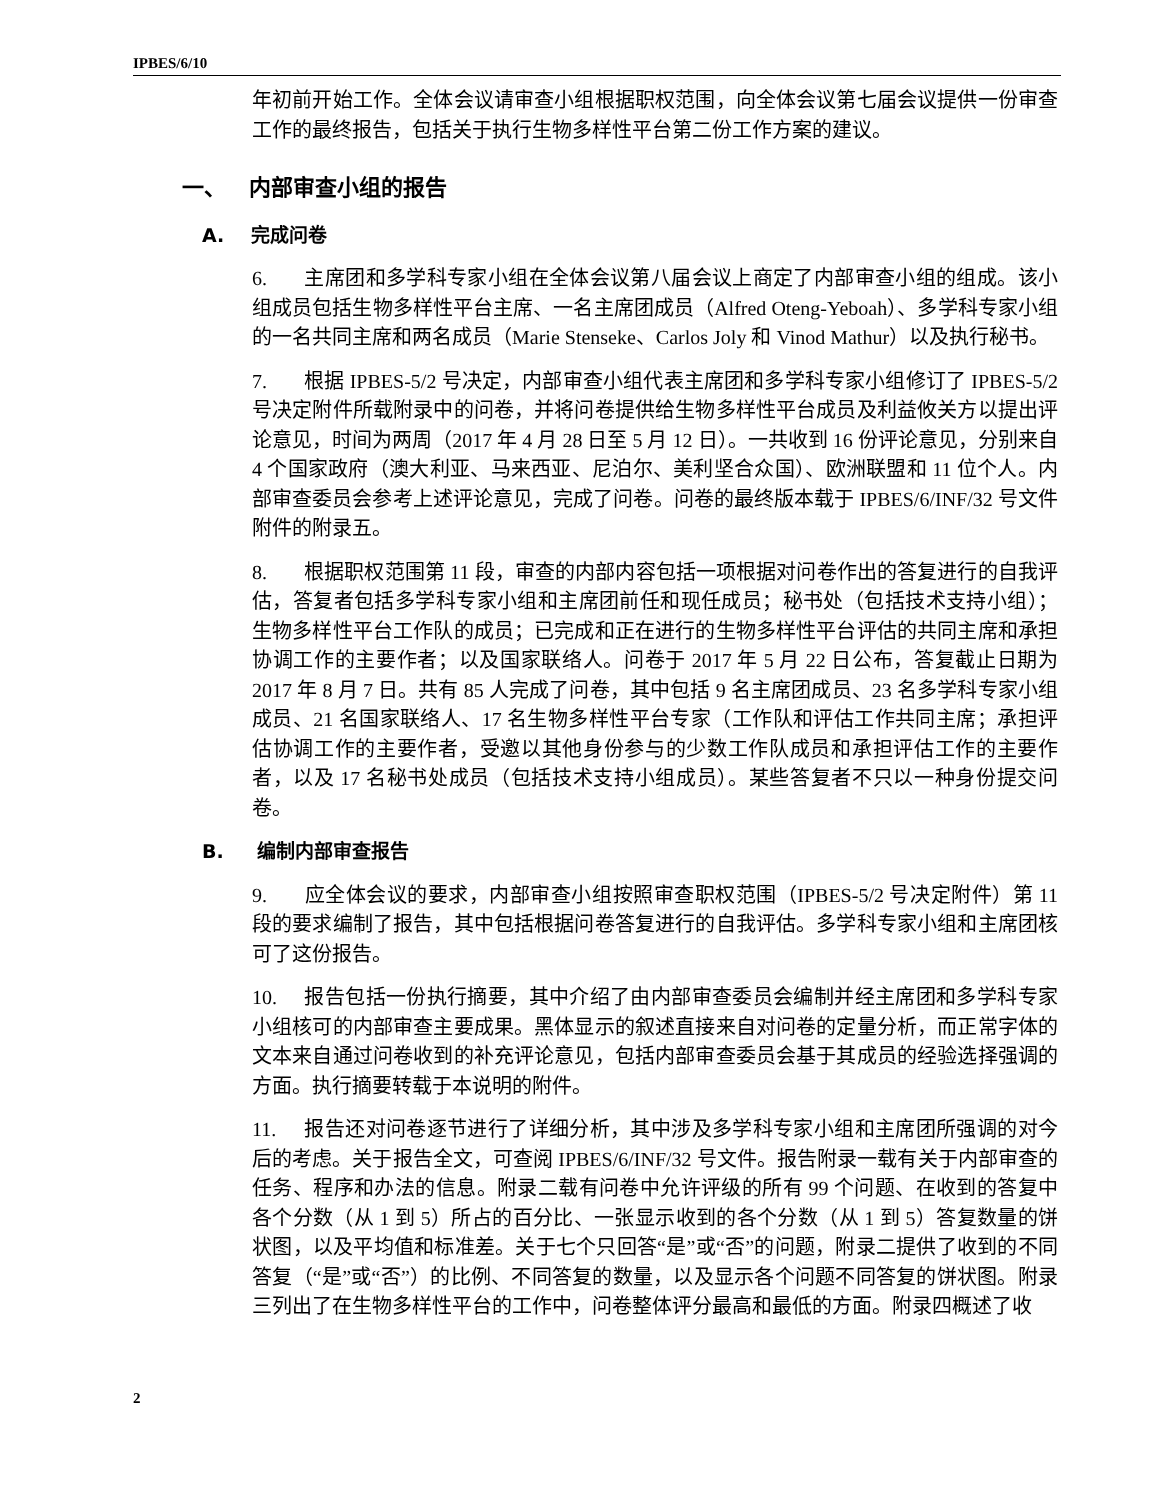IPBES/6/10
年初前开始工作。全体会议请审查小组根据职权范围，向全体会议第七届会议提供一份审查工作的最终报告，包括关于执行生物多样性平台第二份工作方案的建议。
一、 内部审查小组的报告
A. 完成问卷
6. 主席团和多学科专家小组在全体会议第八届会议上商定了内部审查小组的组成。该小组成员包括生物多样性平台主席、一名主席团成员（Alfred Oteng-Yeboah）、多学科专家小组的一名共同主席和两名成员（Marie Stenseke、Carlos Joly 和 Vinod Mathur）以及执行秘书。
7. 根据 IPBES-5/2 号决定，内部审查小组代表主席团和多学科专家小组修订了 IPBES-5/2 号决定附件所载附录中的问卷，并将问卷提供给生物多样性平台成员及利益攸关方以提出评论意见，时间为两周（2017 年 4 月 28 日至 5 月 12 日）。一共收到 16 份评论意见，分别来自 4 个国家政府（澳大利亚、马来西亚、尼泊尔、美利坚合众国）、欧洲联盟和 11 位个人。内部审查委员会参考上述评论意见，完成了问卷。问卷的最终版本载于 IPBES/6/INF/32 号文件附件的附录五。
8. 根据职权范围第 11 段，审查的内部内容包括一项根据对问卷作出的答复进行的自我评估，答复者包括多学科专家小组和主席团前任和现任成员；秘书处（包括技术支持小组）；生物多样性平台工作队的成员；已完成和正在进行的生物多样性平台评估的共同主席和承担协调工作的主要作者；以及国家联络人。问卷于 2017 年 5 月 22 日公布，答复截止日期为 2017 年 8 月 7 日。共有 85 人完成了问卷，其中包括 9 名主席团成员、23 名多学科专家小组成员、21 名国家联络人、17 名生物多样性平台专家（工作队和评估工作共同主席；承担评估协调工作的主要作者，受邀以其他身份参与的少数工作队成员和承担评估工作的主要作者，以及 17 名秘书处成员（包括技术支持小组成员）。某些答复者不只以一种身份提交问卷。
B. 编制内部审查报告
9. 应全体会议的要求，内部审查小组按照审查职权范围（IPBES-5/2 号决定附件）第 11 段的要求编制了报告，其中包括根据问卷答复进行的自我评估。多学科专家小组和主席团核可了这份报告。
10. 报告包括一份执行摘要，其中介绍了由内部审查委员会编制并经主席团和多学科专家小组核可的内部审查主要成果。黑体显示的叙述直接来自对问卷的定量分析，而正常字体的文本来自通过问卷收到的补充评论意见，包括内部审查委员会基于其成员的经验选择强调的方面。执行摘要转载于本说明的附件。
11. 报告还对问卷逐节进行了详细分析，其中涉及多学科专家小组和主席团所强调的对今后的考虑。关于报告全文，可查阅 IPBES/6/INF/32 号文件。报告附录一载有关于内部审查的任务、程序和办法的信息。附录二载有问卷中允许评级的所有 99 个问题、在收到的答复中各个分数（从 1 到 5）所占的百分比、一张显示收到的各个分数（从 1 到 5）答复数量的饼状图，以及平均值和标准差。关于七个只回答“是”或“否”的问题，附录二提供了收到的不同答复（“是”或“否”）的比例、不同答复的数量，以及显示各个问题不同答复的饼状图。附录三列出了在生物多样性平台的工作中，问卷整体评分最高和最低的方面。附录四概述了收
2